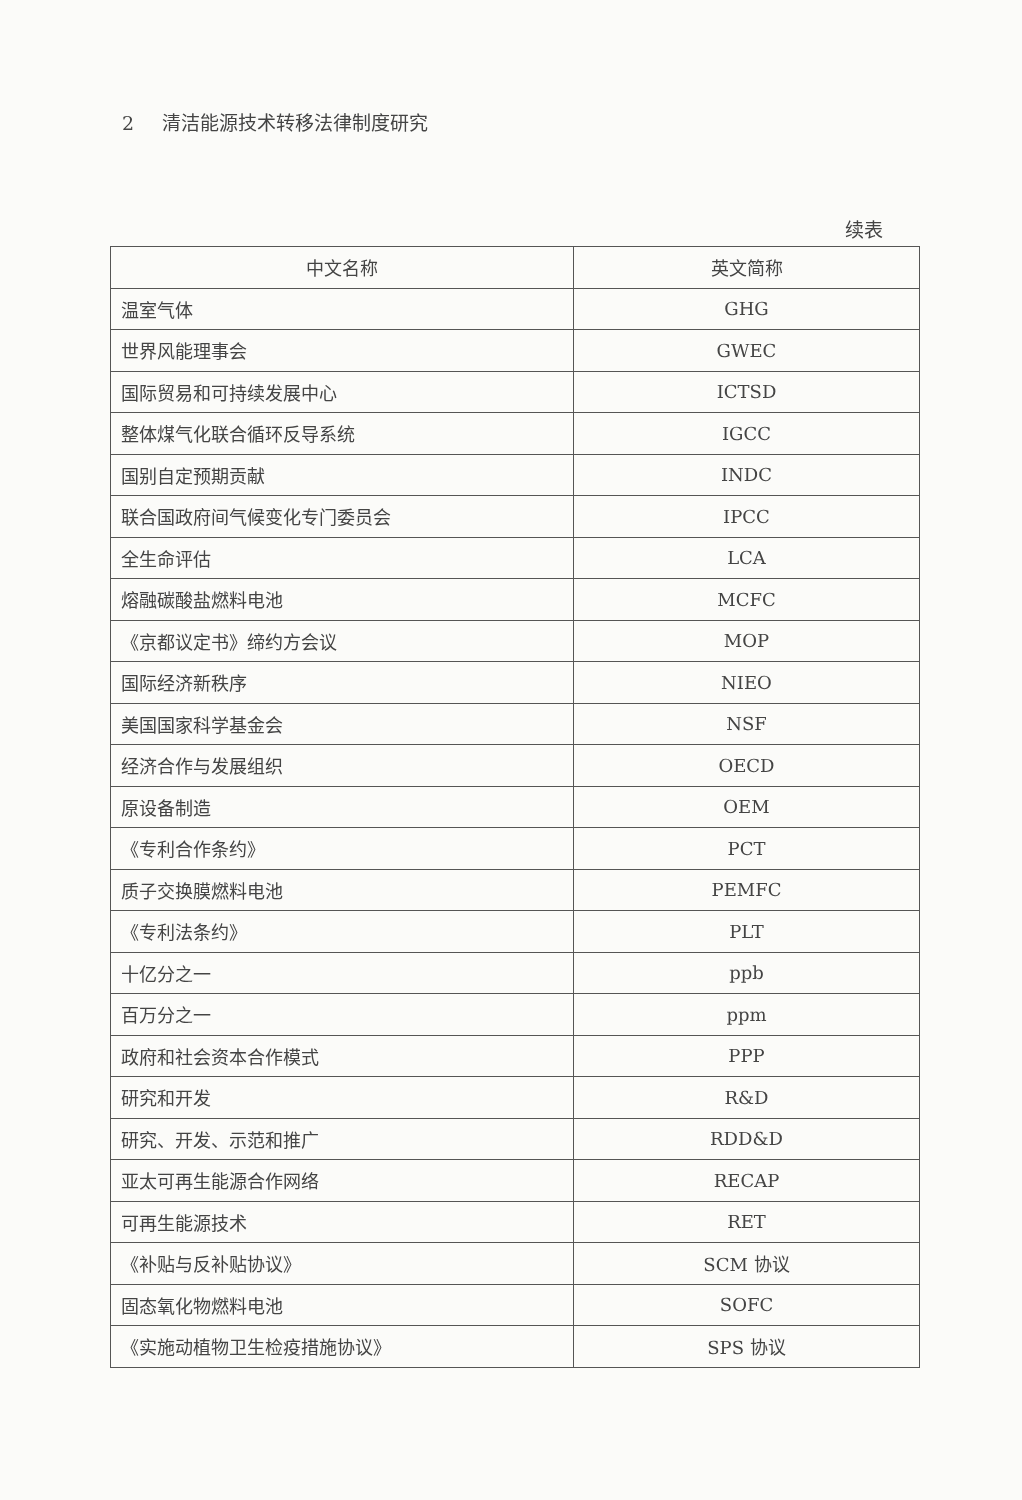2 清洁能源技术转移法律制度研究
续表
| 中文名称 | 英文简称 |
| --- | --- |
| 温室气体 | GHG |
| 世界风能理事会 | GWEC |
| 国际贸易和可持续发展中心 | ICTSD |
| 整体煤气化联合循环反导系统 | IGCC |
| 国别自定预期贡献 | INDC |
| 联合国政府间气候变化专门委员会 | IPCC |
| 全生命评估 | LCA |
| 熔融碳酸盐燃料电池 | MCFC |
| 《京都议定书》缔约方会议 | MOP |
| 国际经济新秩序 | NIEO |
| 美国国家科学基金会 | NSF |
| 经济合作与发展组织 | OECD |
| 原设备制造 | OEM |
| 《专利合作条约》 | PCT |
| 质子交换膜燃料电池 | PEMFC |
| 《专利法条约》 | PLT |
| 十亿分之一 | ppb |
| 百万分之一 | ppm |
| 政府和社会资本合作模式 | PPP |
| 研究和开发 | R&D |
| 研究、开发、示范和推广 | RDD&D |
| 亚太可再生能源合作网络 | RECAP |
| 可再生能源技术 | RET |
| 《补贴与反补贴协议》 | SCM 协议 |
| 固态氧化物燃料电池 | SOFC |
| 《实施动植物卫生检疫措施协议》 | SPS 协议 |